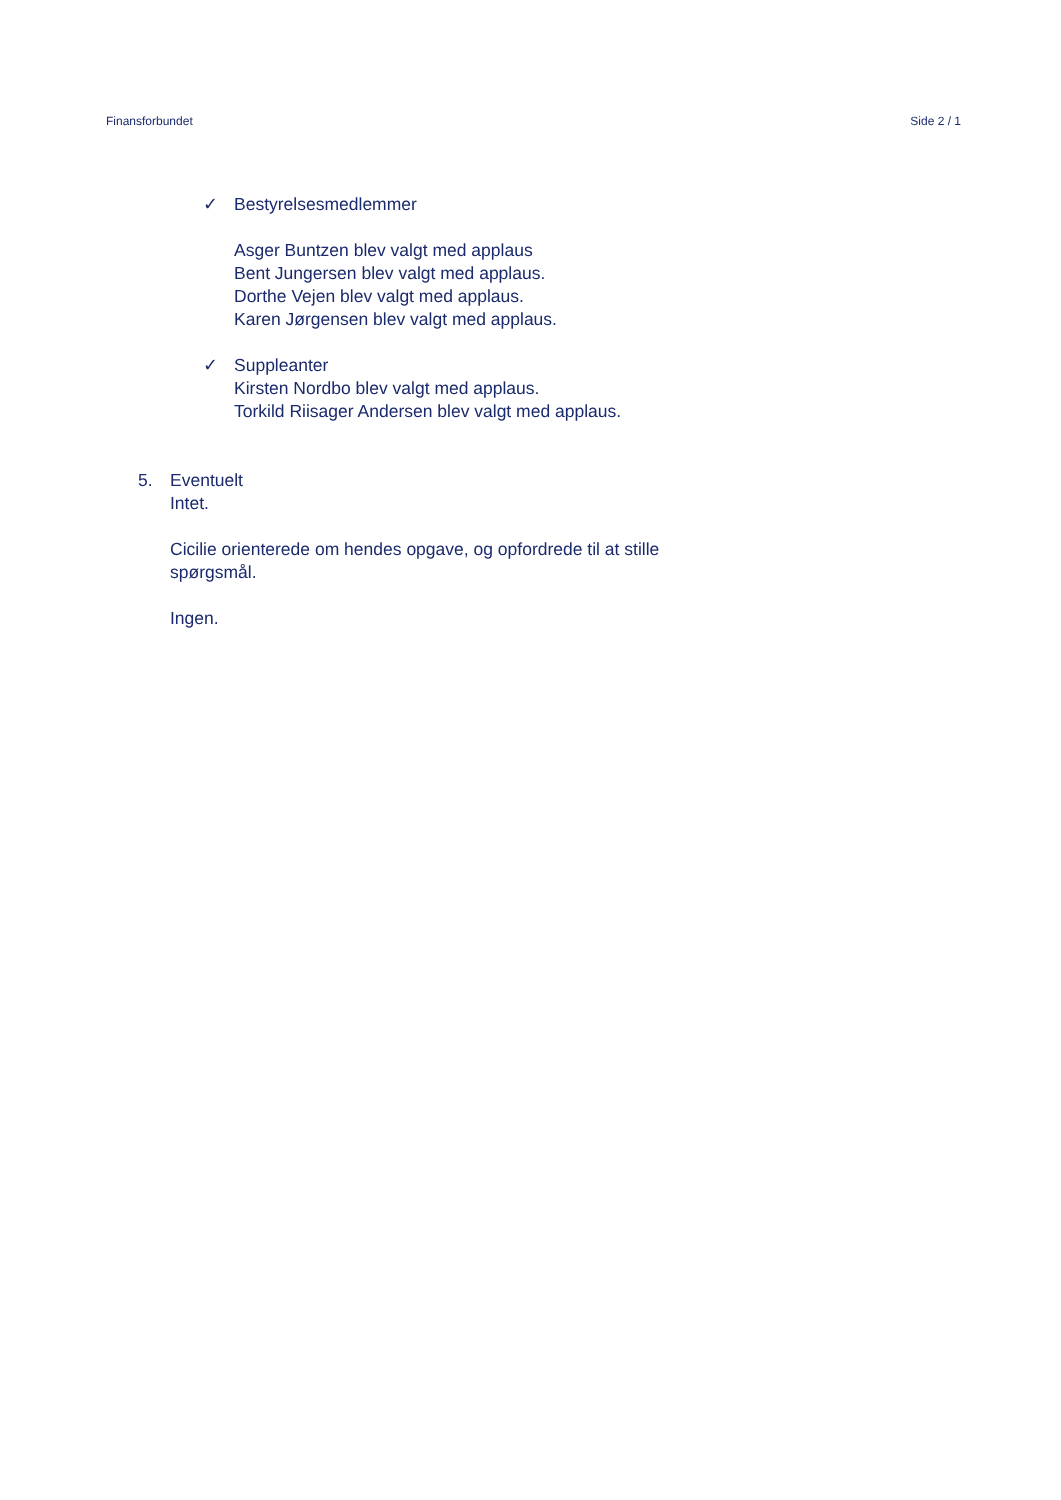Finansforbundet Side 2 / 1
✓ Bestyrelsesmedlemmer
Asger Buntzen blev valgt med applaus
Bent Jungersen blev valgt med applaus.
Dorthe Vejen blev valgt med applaus.
Karen Jørgensen blev valgt med applaus.
✓ Suppleanter
Kirsten Nordbo blev valgt med applaus.
Torkild Riisager Andersen blev valgt med applaus.
5. Eventuelt
Intet.
Cicilie orienterede om hendes opgave, og opfordrede til at stille
spørgsmål.
Ingen.